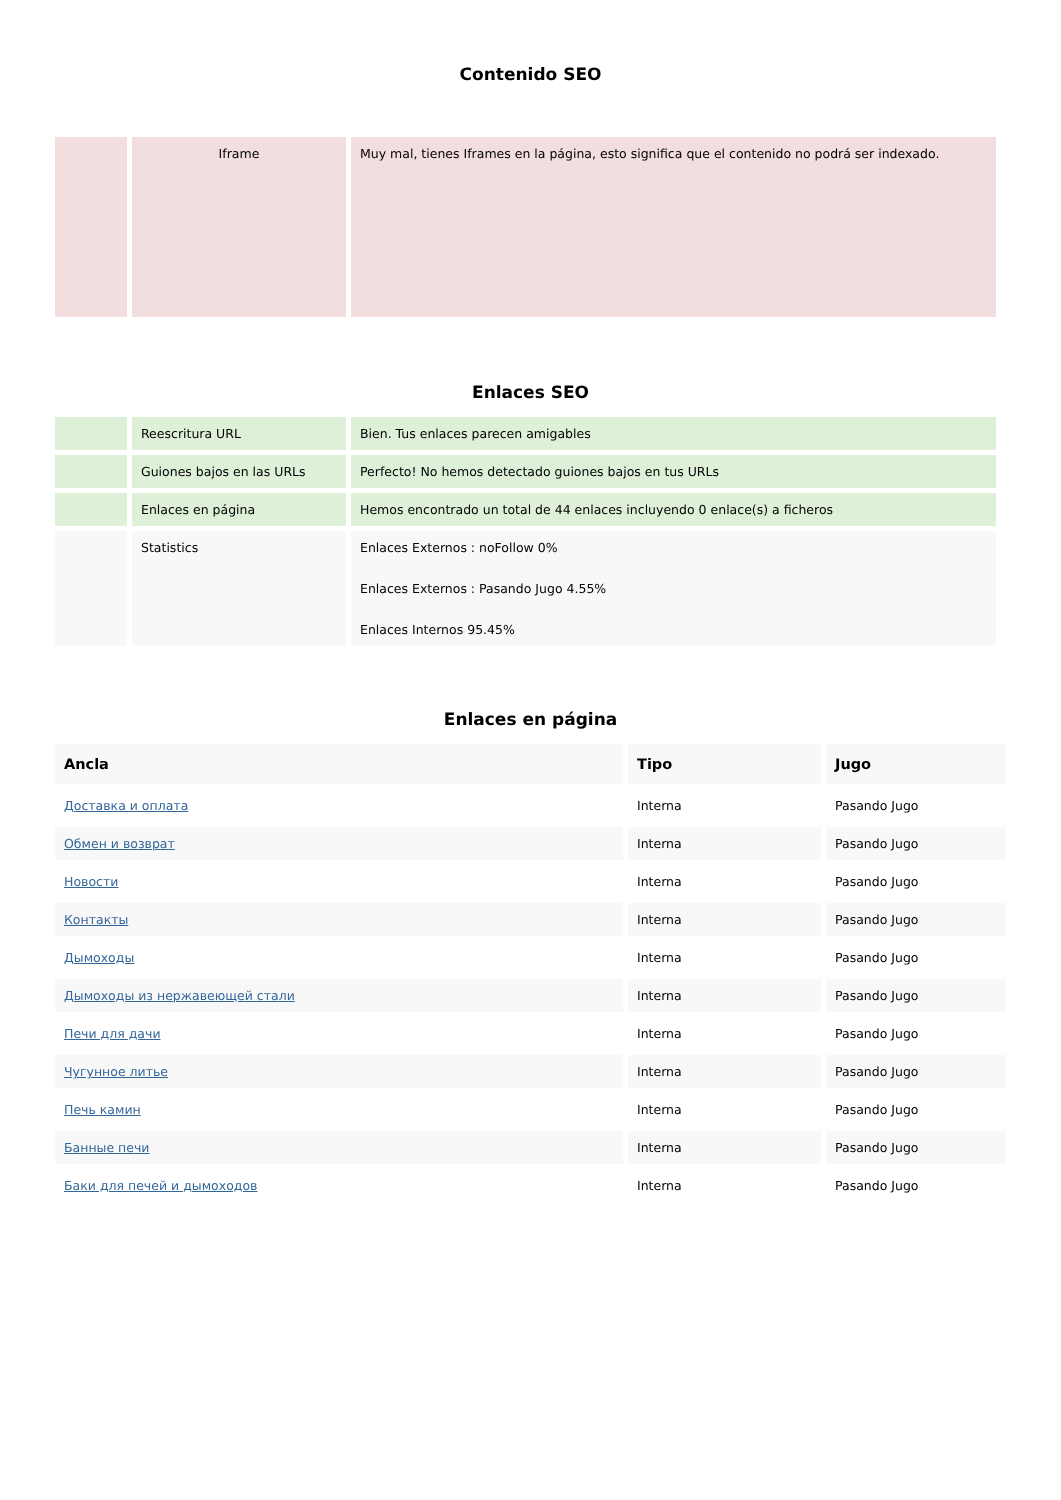Contenido SEO
| | Iframe | Muy mal, tienes Iframes en la página, esto significa que el contenido no podrá ser indexado. |
Enlaces SEO
| | Reescritura URL | Bien. Tus enlaces parecen amigables |
| | Guiones bajos en las URLs | Perfecto! No hemos detectado guiones bajos en tus URLs |
| | Enlaces en página | Hemos encontrado un total de 44 enlaces incluyendo 0 enlace(s) a ficheros |
| | Statistics | Enlaces Externos : noFollow 0% Enlaces Externos : Pasando Jugo 4.55% Enlaces Internos 95.45% |
Enlaces en página
| Ancla | Tipo | Jugo |
| --- | --- | --- |
| Доставка и оплата | Interna | Pasando Jugo |
| Обмен и возврат | Interna | Pasando Jugo |
| Новости | Interna | Pasando Jugo |
| Контакты | Interna | Pasando Jugo |
| Дымоходы | Interna | Pasando Jugo |
| Дымоходы из нержавеющей стали | Interna | Pasando Jugo |
| Печи для дачи | Interna | Pasando Jugo |
| Чугунное литье | Interna | Pasando Jugo |
| Печь камин | Interna | Pasando Jugo |
| Банные печи | Interna | Pasando Jugo |
| Баки для печей и дымоходов | Interna | Pasando Jugo |